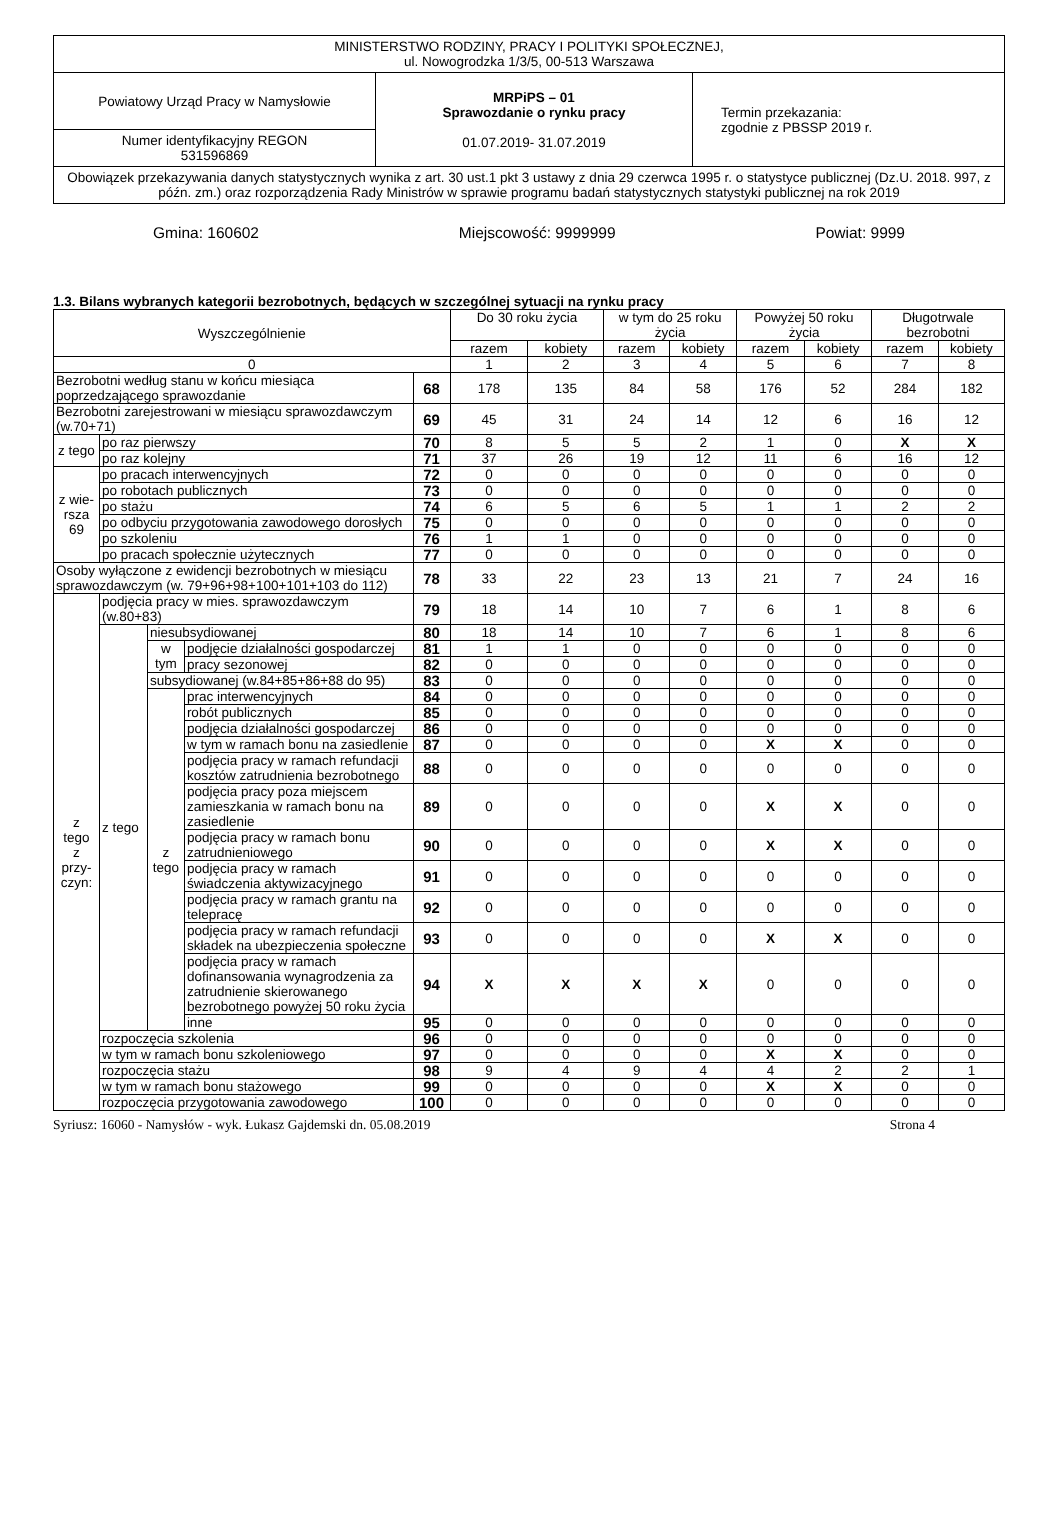| MINISTERSTWO RODZINY, PRACY I POLITYKI SPOŁECZNEJ, ul. Nowogrodzka 1/3/5, 00-513 Warszawa | | |
| Powiatowy Urząd Pracy w Namysłowie | MRPiPS – 01 Sprawozdanie o rynku pracy 01.07.2019- 31.07.2019 | Termin przekazania: zgodnie z PBSSP 2019 r. |
| Numer identyfikacyjny REGON 531596869 | | |
| Obowiązek przekazywania danych statystycznych wynika z art. 30 ust.1 pkt 3 ustawy z dnia 29 czerwca 1995 r. o statystyce publicznej (Dz.U. 2018. 997, z późn. zm.) oraz rozporządzenia Rady Ministrów w sprawie programu badań statystycznych statystyki publicznej na rok 2019 | | |
Gmina: 160602 Miejscowość: 9999999 Powiat: 9999
1.3. Bilans wybranych kategorii bezrobotnych, będących w szczególnej sytuacji na rynku pracy
| Wyszczególnienie | | | | | Do 30 roku życia | | w tym do 25 roku życia | | Powyżej 50 roku życia | | Długotrwale bezrobotni | |
| | | | | | razem | kobiety | razem | kobiety | razem | kobiety | razem | kobiety |
| 0 | | | | | 1 | 2 | 3 | 4 | 5 | 6 | 7 | 8 |
| Bezrobotni według stanu w końcu miesiąca poprzedzającego sprawozdanie | | | | 68 | 178 | 135 | 84 | 58 | 176 | 52 | 284 | 182 |
| Bezrobotni zarejestrowani w miesiącu sprawozdawczym (w.70+71) | | | | 69 | 45 | 31 | 24 | 14 | 12 | 6 | 16 | 12 |
| z tego | po raz pierwszy | | | 70 | 8 | 5 | 5 | 2 | 1 | 0 | X | X |
| | po raz kolejny | | | 71 | 37 | 26 | 19 | 12 | 11 | 6 | 16 | 12 |
| z wie- rsza 69 | po pracach interwencyjnych | | | 72 | 0 | 0 | 0 | 0 | 0 | 0 | 0 | 0 |
| | po robotach publicznych | | | 73 | 0 | 0 | 0 | 0 | 0 | 0 | 0 | 0 |
| | po stażu | | | 74 | 6 | 5 | 6 | 5 | 1 | 1 | 2 | 2 |
| | po odbyciu przygotowania zawodowego dorosłych | | | 75 | 0 | 0 | 0 | 0 | 0 | 0 | 0 | 0 |
| | po szkoleniu | | | 76 | 1 | 1 | 0 | 0 | 0 | 0 | 0 | 0 |
| | po pracach społecznie użytecznych | | | 77 | 0 | 0 | 0 | 0 | 0 | 0 | 0 | 0 |
| Osoby wyłączone z ewidencji bezrobotnych w miesiącu sprawozdawczym (w. 79+96+98+100+101+103 do 112) | | | | 78 | 33 | 22 | 23 | 13 | 21 | 7 | 24 | 16 |
| z tego z przy- czyn: | podjęcia pracy w mies. sprawozdawczym (w.80+83) | | | 79 | 18 | 14 | 10 | 7 | 6 | 1 | 8 | 6 |
| | z tego | niesubsydiowanej | | 80 | 18 | 14 | 10 | 7 | 6 | 1 | 8 | 6 |
| | | w tym | podjęcie działalności gospodarczej | 81 | 1 | 1 | 0 | 0 | 0 | 0 | 0 | 0 |
| | | | pracy sezonowej | 82 | 0 | 0 | 0 | 0 | 0 | 0 | 0 | 0 |
| | | subsydiowanej (w.84+85+86+88 do 95) | | 83 | 0 | 0 | 0 | 0 | 0 | 0 | 0 | 0 |
| | | z tego | prac interwencyjnych | 84 | 0 | 0 | 0 | 0 | 0 | 0 | 0 | 0 |
| | | | robót publicznych | 85 | 0 | 0 | 0 | 0 | 0 | 0 | 0 | 0 |
| | | | podjęcia działalności gospodarczej | 86 | 0 | 0 | 0 | 0 | 0 | 0 | 0 | 0 |
| | | | w tym w ramach bonu na zasiedlenie | 87 | 0 | 0 | 0 | 0 | X | X | 0 | 0 |
| | | | podjęcia pracy w ramach refundacji kosztów zatrudnienia bezrobotnego | 88 | 0 | 0 | 0 | 0 | 0 | 0 | 0 | 0 |
| | | | podjęcia pracy poza miejscem zamieszkania w ramach bonu na zasiedlenie | 89 | 0 | 0 | 0 | 0 | X | X | 0 | 0 |
| | | | podjęcia pracy w ramach bonu zatrudnieniowego | 90 | 0 | 0 | 0 | 0 | X | X | 0 | 0 |
| | | | podjęcia pracy w ramach świadczenia aktywizacyjnego | 91 | 0 | 0 | 0 | 0 | 0 | 0 | 0 | 0 |
| | | | podjęcia pracy w ramach grantu na telepracę | 92 | 0 | 0 | 0 | 0 | 0 | 0 | 0 | 0 |
| | | | podjęcia pracy w ramach refundacji składek na ubezpieczenia społeczne | 93 | 0 | 0 | 0 | 0 | X | X | 0 | 0 |
| | | | podjęcia pracy w ramach dofinansowania wynagrodzenia za zatrudnienie skierowanego bezrobotnego powyżej 50 roku życia | 94 | X | X | X | X | 0 | 0 | 0 | 0 |
| | | | inne | 95 | 0 | 0 | 0 | 0 | 0 | 0 | 0 | 0 |
| | rozpoczęcia szkolenia | | | 96 | 0 | 0 | 0 | 0 | 0 | 0 | 0 | 0 |
| | w tym w ramach bonu szkoleniowego | | | 97 | 0 | 0 | 0 | 0 | X | X | 0 | 0 |
| | rozpoczęcia stażu | | | 98 | 9 | 4 | 9 | 4 | 4 | 2 | 2 | 1 |
| | w tym w ramach bonu stażowego | | | 99 | 0 | 0 | 0 | 0 | X | X | 0 | 0 |
| | rozpoczęcia przygotowania zawodowego | | | 100 | 0 | 0 | 0 | 0 | 0 | 0 | 0 | 0 |
Syriusz: 16060 - Namysłów - wyk. Łukasz Gajdemski dn. 05.08.2019 Strona 4